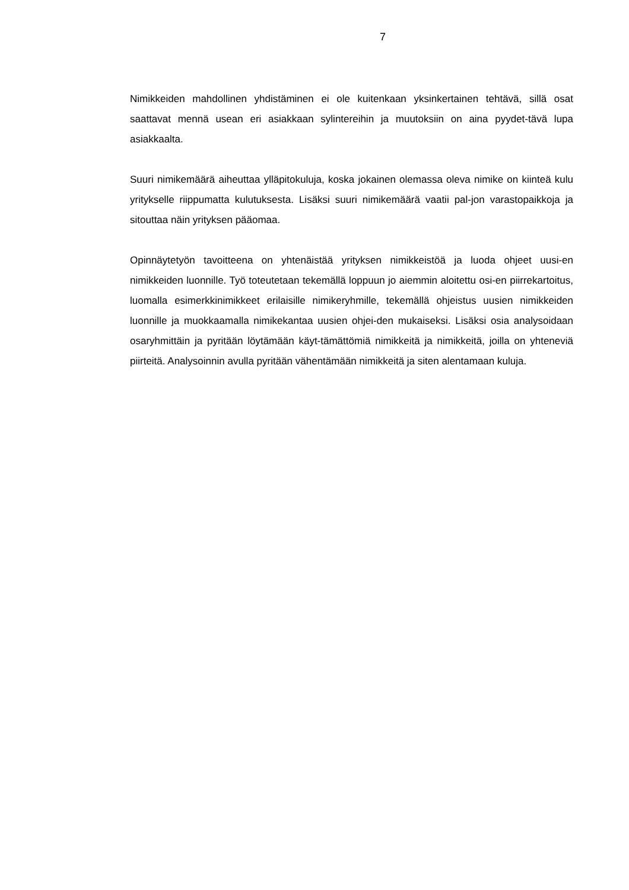7
Nimikkeiden mahdollinen yhdistäminen ei ole kuitenkaan yksinkertainen tehtävä, sillä osat saattavat mennä usean eri asiakkaan sylintereihin ja muutoksiin on aina pyydet-tävä lupa asiakkaalta.
Suuri nimikemäärä aiheuttaa ylläpitokuluja, koska jokainen olemassa oleva nimike on kiinteä kulu yritykselle riippumatta kulutuksesta. Lisäksi suuri nimikemäärä vaatii pal-jon varastopaikkoja ja sitouttaa näin yrityksen pääomaa.
Opinnäytetyön tavoitteena on yhtenäistää yrityksen nimikkeistöä ja luoda ohjeet uusi-en nimikkeiden luonnille. Työ toteutetaan tekemällä loppuun jo aiemmin aloitettu osi-en piirrekartoitus, luomalla esimerkkinimikkeet erilaisille nimikeryhmille, tekemällä ohjeistus uusien nimikkeiden luonnille ja muokkaamalla nimikekantaa uusien ohjei-den mukaiseksi. Lisäksi osia analysoidaan osaryhmittäin ja pyritään löytämään käyt-tämättömiä nimikkeitä ja nimikkeitä, joilla on yhteneviä piirteitä. Analysoinnin avulla pyritään vähentämään nimikkeitä ja siten alentamaan kuluja.